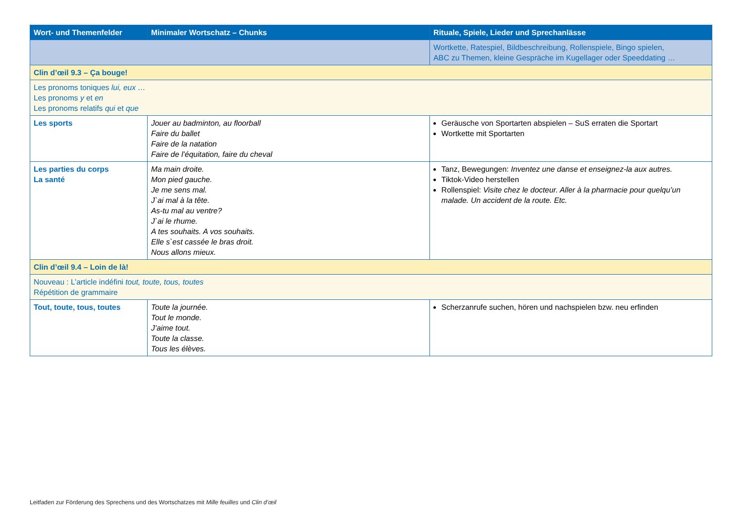| Wort- und Themenfelder | Minimaler Wortschatz – Chunks | Rituale, Spiele, Lieder und Sprechanlässe |
| --- | --- | --- |
| | | Wortkette, Ratespiel, Bildbeschreibung, Rollenspiele, Bingo spielen, ABC zu Themen, kleine Gespräche im Kugellager oder Speeddating … |
| Clin d’œil 9.3 – Ça bouge! | | |
| Les pronoms toniques lui, eux … Les pronoms y et en Les pronoms relatifs qui et que | | |
| Les sports | Jouer au badminton, au floorball Faire du ballet Faire de la natation Faire de l’équitation, faire du cheval | Geräusche von Sportarten abspielen – SuS erraten die Sportart Wortkette mit Sportarten |
| Les parties du corps La santé | Ma main droite. Mon pied gauche. Je me sens mal. J`ai mal à la tête. As-tu mal au ventre? J`ai le rhume. A tes souhaits. A vos souhaits. Elle s`est cassée le bras droit. Nous allons mieux. | Tanz, Bewegungen: Inventez une danse et enseignez-la aux autres. Tiktok-Video herstellen Rollenspiel: Visite chez le docteur. Aller à la pharmacie pour quelqu’un malade. Un accident de la route. Etc. |
| Clin d’œil 9.4 – Loin de là! | | |
| Nouveau : L’article indéfini tout, toute, tous, toutes Répétition de grammaire | | |
| Tout, toute, tous, toutes | Toute la journée. Tout le monde. J’aime tout. Toute la classe. Tous les élèves. | Scherzanrufe suchen, hören und nachspielen bzw. neu erfinden |
Leitfaden zur Förderung des Sprechens und des Wortschatzes mit Mille feuilles und Clin d’œil